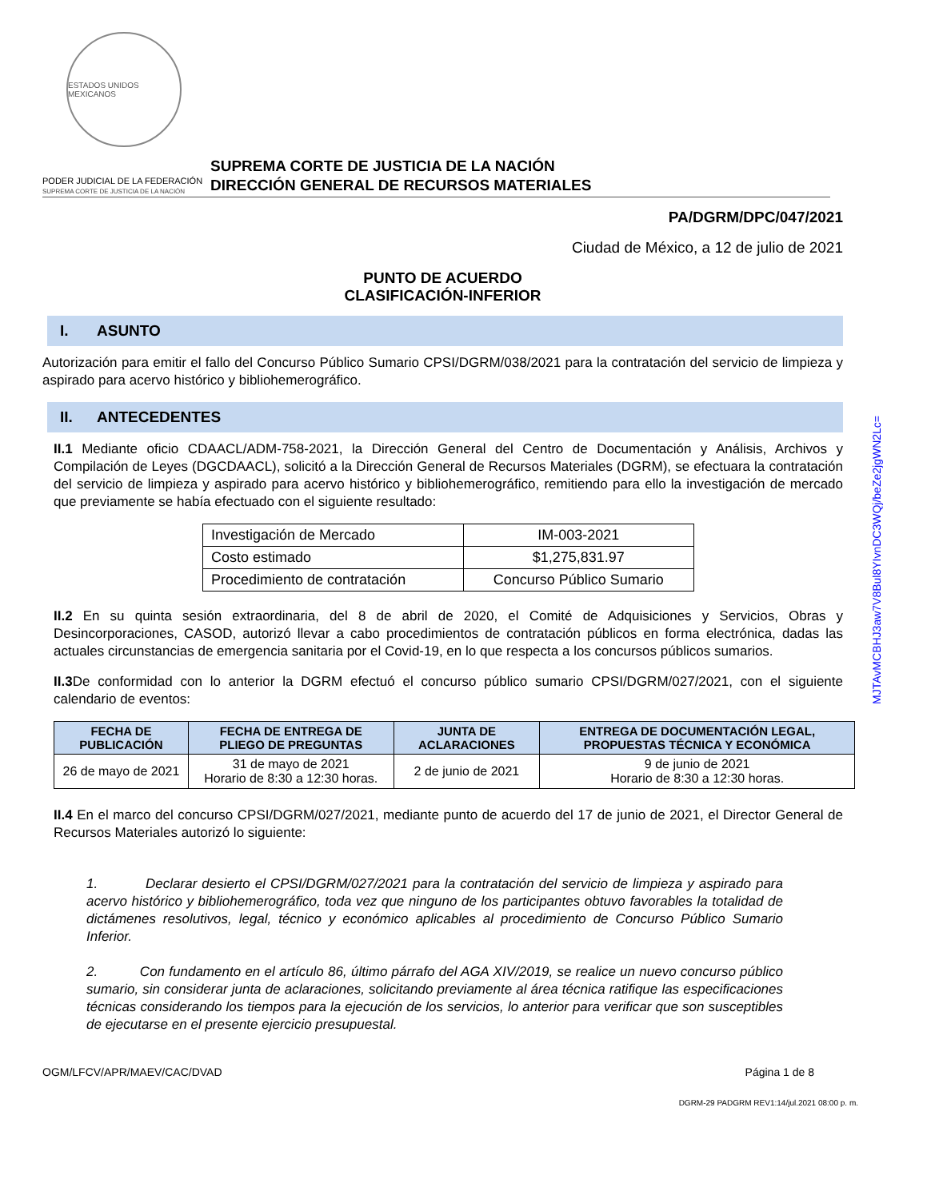ESTADOS UNIDOS MEXICANOS
PODER JUDICIAL DE LA FEDERACIÓN
SUPREMA CORTE DE JUSTICIA DE LA NACIÓN
SUPREMA CORTE DE JUSTICIA DE LA NACIÓN
DIRECCIÓN GENERAL DE RECURSOS MATERIALES
PA/DGRM/DPC/047/2021
Ciudad de México, a 12 de julio de 2021
PUNTO DE ACUERDO
CLASIFICACIÓN-INFERIOR
I. ASUNTO
Autorización para emitir el fallo del Concurso Público Sumario CPSI/DGRM/038/2021 para la contratación del servicio de limpieza y aspirado para acervo histórico y bibliohemerográfico.
II. ANTECEDENTES
II.1 Mediante oficio CDAACL/ADM-758-2021, la Dirección General del Centro de Documentación y Análisis, Archivos y Compilación de Leyes (DGCDAACL), solicitó a la Dirección General de Recursos Materiales (DGRM), se efectuara la contratación del servicio de limpieza y aspirado para acervo histórico y bibliohemerográfico, remitiendo para ello la investigación de mercado que previamente se había efectuado con el siguiente resultado:
| Investigación de Mercado | IM-003-2021 |
| Costo estimado | $1,275,831.97 |
| Procedimiento de contratación | Concurso Público Sumario |
II.2 En su quinta sesión extraordinaria, del 8 de abril de 2020, el Comité de Adquisiciones y Servicios, Obras y Desincorporaciones, CASOD, autorizó llevar a cabo procedimientos de contratación públicos en forma electrónica, dadas las actuales circunstancias de emergencia sanitaria por el Covid-19, en lo que respecta a los concursos públicos sumarios.
II.3 De conformidad con lo anterior la DGRM efectuó el concurso público sumario CPSI/DGRM/027/2021, con el siguiente calendario de eventos:
| FECHA DE PUBLICACIÓN | FECHA DE ENTREGA DE PLIEGO DE PREGUNTAS | JUNTA DE ACLARACIONES | ENTREGA DE DOCUMENTACIÓN LEGAL, PROPUESTAS TÉCNICA Y ECONÓMICA |
| --- | --- | --- | --- |
| 26 de mayo de 2021 | 31 de mayo de 2021 Horario de 8:30 a 12:30 horas. | 2 de junio de 2021 | 9 de junio de 2021 Horario de 8:30 a 12:30 horas. |
II.4 En el marco del concurso CPSI/DGRM/027/2021, mediante punto de acuerdo del 17 de junio de 2021, el Director General de Recursos Materiales autorizó lo siguiente:
1. Declarar desierto el CPSI/DGRM/027/2021 para la contratación del servicio de limpieza y aspirado para acervo histórico y bibliohemerográfico, toda vez que ninguno de los participantes obtuvo favorables la totalidad de dictámenes resolutivos, legal, técnico y económico aplicables al procedimiento de Concurso Público Sumario Inferior.
2. Con fundamento en el artículo 86, último párrafo del AGA XIV/2019, se realice un nuevo concurso público sumario, sin considerar junta de aclaraciones, solicitando previamente al área técnica ratifique las especificaciones técnicas considerando los tiempos para la ejecución de los servicios, lo anterior para verificar que son susceptibles de ejecutarse en el presente ejercicio presupuestal.
OGM/LFCV/APR/MAEV/CAC/DVAD Página 1 de 8
DGRM-29 PADGRM REV1:14/jul.2021 08:00 p. m.
MJTAvMCBHJ3aw7V8Bul8YIvnDC3WQj/beZe2jgWN2Lc=